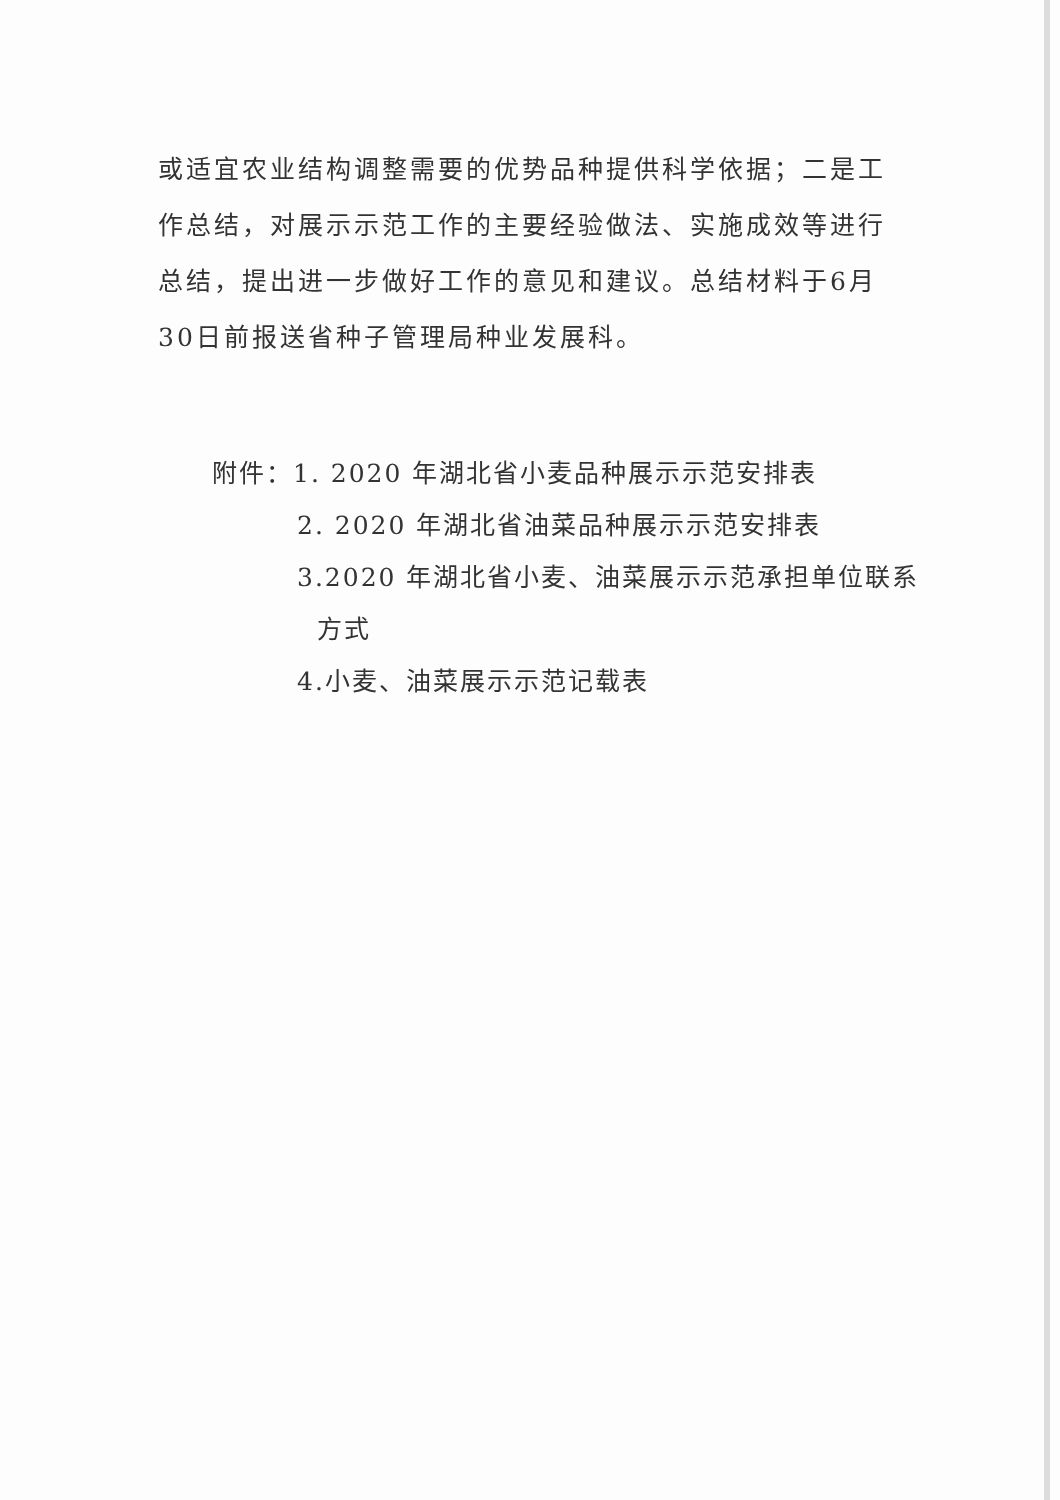或适宜农业结构调整需要的优势品种提供科学依据；二是工作总结，对展示示范工作的主要经验做法、实施成效等进行总结，提出进一步做好工作的意见和建议。总结材料于6月30日前报送省种子管理局种业发展科。
附件：1. 2020 年湖北省小麦品种展示示范安排表
2. 2020 年湖北省油菜品种展示示范安排表
3.2020 年湖北省小麦、油菜展示示范承担单位联系
方式
4.小麦、油菜展示示范记载表